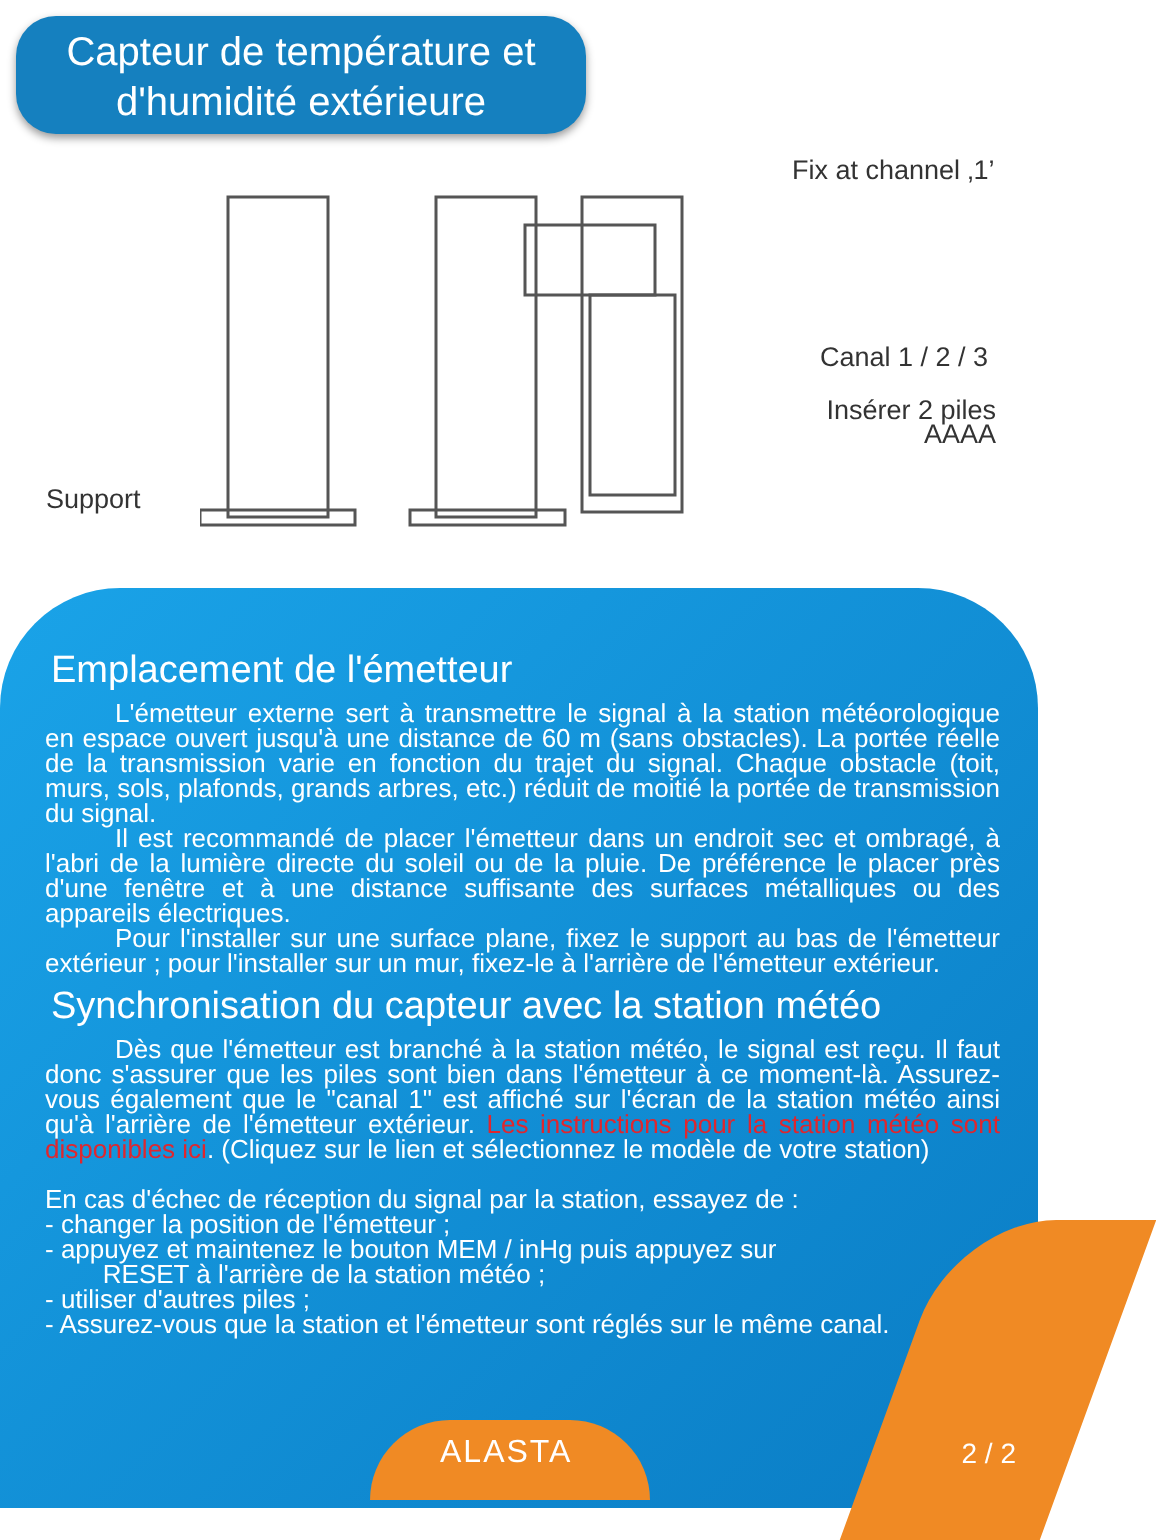Capteur de température et
d'humidité extérieure
Fix at channel ‚1’
Canal 1 / 2 / 3
Insérer 2 piles AAAA
Support
Emplacement de l'émetteur
L'émetteur externe sert à transmettre le signal à la station météorologique en espace ouvert jusqu'à une distance de 60 m (sans obstacles). La portée réelle de la transmission varie en fonction du trajet du signal. Chaque obstacle (toit, murs, sols, plafonds, grands arbres, etc.) réduit de moitié la portée de transmission du signal.
Il est recommandé de placer l'émetteur dans un endroit sec et ombragé, à l'abri de la lumière directe du soleil ou de la pluie. De préférence le placer près d'une fenêtre et à une distance suffisante des surfaces métalliques ou des appareils électriques.
Pour l'installer sur une surface plane, fixez le support au bas de l'émetteur extérieur ; pour l'installer sur un mur, fixez-le à l'arrière de l'émetteur extérieur.
Synchronisation du capteur avec la station météo
Dès que l'émetteur est branché à la station météo, le signal est reçu. Il faut donc s'assurer que les piles sont bien dans l'émetteur à ce moment-là. Assurez-vous également que le "canal 1" est affiché sur l'écran de la station météo ainsi qu'à l'arrière de l'émetteur extérieur. Les instructions pour la station météo sont disponibles ici. (Cliquez sur le lien et sélectionnez le modèle de votre station)
En cas d'échec de réception du signal par la station, essayez de :
- changer la position de l'émetteur ;
- appuyez et maintenez le bouton MEM / inHg puis appuyez sur
RESET à l'arrière de la station météo ;
- utiliser d'autres piles ;
- Assurez-vous que la station et l'émetteur sont réglés sur le même canal.
ALASTA 2 / 2